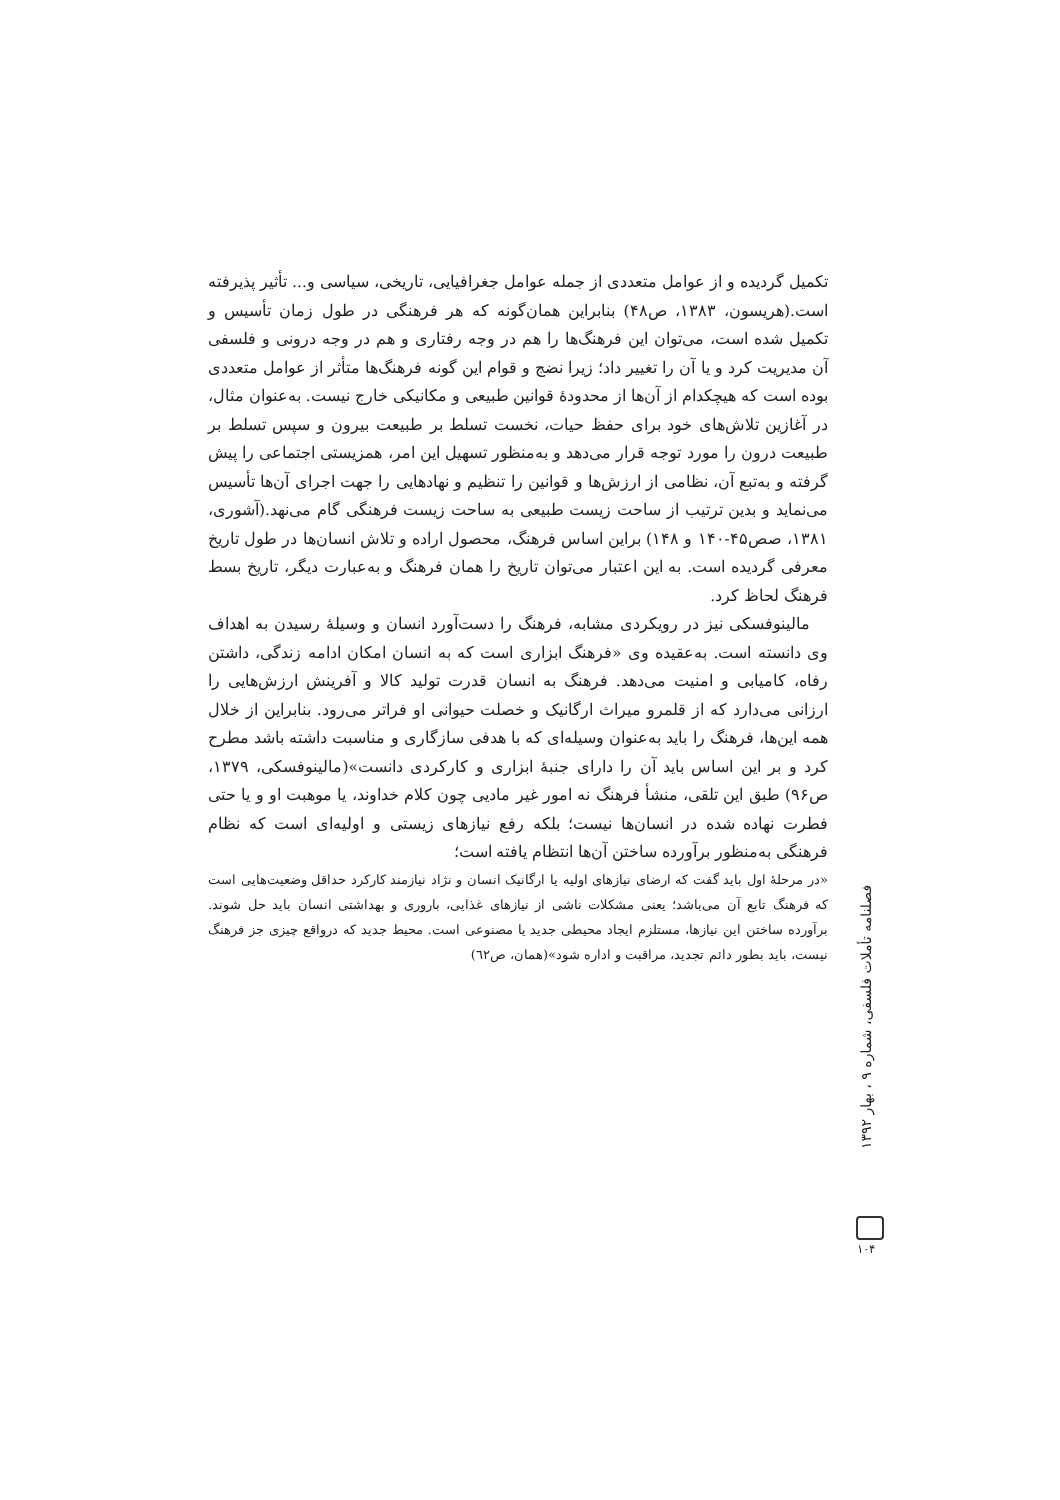تکمیل گردیده و از عوامل متعددی از جمله عوامل جغرافیایی، تاریخی، سیاسی و... تأثیر پذیرفته است.(هریسون، ۱۳۸۳، ص۴۸) بنابراین همان‌گونه که هر فرهنگی در طول زمان تأسیس و تکمیل شده است، می‌توان این فرهنگ‌ها را هم در وجه رفتاری و هم در وجه درونی و فلسفی آن مدیریت کرد و یا آن را تغییر داد؛ زیرا نضج و قوام این گونه فرهنگ‌ها متأثر از عوامل متعددی بوده است که هیچکدام از آن‌ها از محدودهٔ قوانین طبیعی و مکانیکی خارج نیست. به‌عنوان مثال، در آغازین تلاش‌های خود برای حفظ حیات، نخست تسلط بر طبیعت بیرون و سپس تسلط بر طبیعت درون را مورد توجه قرار می‌دهد و به‌منظور تسهیل این امر، همزیستی اجتماعی را پیش گرفته و به‌تبع آن، نظامی از ارزش‌ها و قوانین را تنظیم و نهادهایی را جهت اجرای آن‌ها تأسیس می‌نماید و بدین ترتیب از ساحت زیست طبیعی به ساحت زیست فرهنگی گام می‌نهد.(آشوری، ۱۳۸۱، صص۴۵-۱۴۰ و ۱۴۸) براین اساس فرهنگ، محصول اراده و تلاش انسان‌ها در طول تاریخ معرفی گردیده است. به این اعتبار می‌توان تاریخ را همان فرهنگ و به‌عبارت دیگر، تاریخ بسط فرهنگ لحاظ کرد.
مالینوفسکی نیز در رویکردی مشابه، فرهنگ را دست‌آورد انسان و وسیلهٔ رسیدن به اهداف وی دانسته است. به‌عقیده وی «فرهنگ ابزاری است که به انسان امکان ادامه زندگی، داشتن رفاه، کامیابی و امنیت می‌دهد. فرهنگ به انسان قدرت تولید کالا و آفرینش ارزش‌هایی را ارزانی می‌دارد که از قلمرو میراث ارگانیک و خصلت حیوانی او فراتر می‌رود. بنابراین از خلال همه این‌ها، فرهنگ را باید به‌عنوان وسیله‌ای که با هدفی سازگاری و مناسبت داشته باشد مطرح کرد و بر این اساس باید آن را دارای جنبهٔ ابزاری و کارکردی دانست»(مالینوفسکی، ۱۳۷۹، ص۹۶) طبق این تلقی، منشأ فرهنگ نه امور غیر مادیی چون کلام خداوند، یا موهبت او و یا حتی فطرت نهاده شده در انسان‌ها نیست؛ بلکه رفع نیازهای زیستی و اولیه‌ای است که نظام فرهنگی به‌منظور برآورده ساختن آن‌ها انتظام یافته است؛
«در مرحلهٔ اول باید گفت که ارضای نیازهای اولیه یا ارگانیک انسان و نژاد نیازمند کارکرد حداقل وضعیت‌هایی است که فرهنگ تابع آن می‌باشد؛ یعنی مشکلات ناشی از نیازهای غذایی، باروری و بهداشتی انسان باید حل شوند. برآورده ساختن این نیازها، مستلزم ایجاد محیطی جدید یا مصنوعی است. محیط جدید که درواقع چیزی جز فرهنگ نیست، باید بطور دائم تجدید، مراقبت و اداره شود»(همان، ص٦٢)
فصلنامه تأملات فلسفی، شماره ۹ ، بهار ۱۳۹۲
۱۰۴